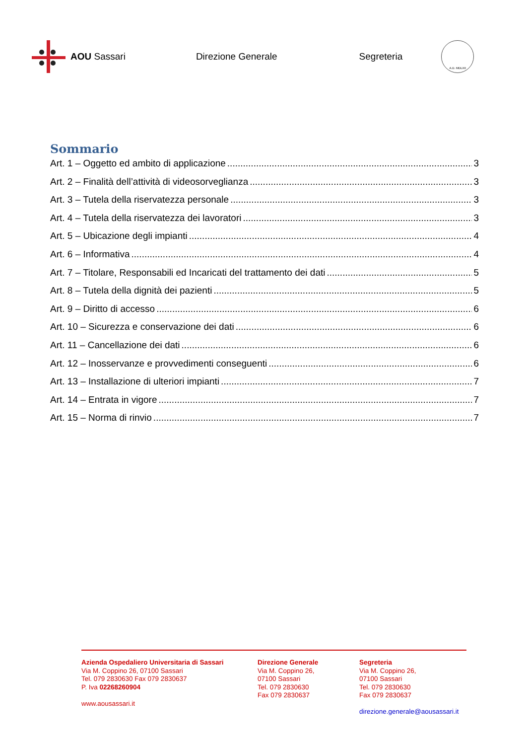AOU Sassari Direzione Generale Segreteria
A.D. MDLXII
Sommario
Art. 1 – Oggetto ed ambito di applicazione 3
Art. 2 – Finalità dell’attività di videosorveglianza 3
Art. 3 – Tutela della riservatezza personale 3
Art. 4 – Tutela della riservatezza dei lavoratori 3
Art. 5 – Ubicazione degli impianti 4
Art. 6 – Informativa 4
Art. 7 – Titolare, Responsabili ed Incaricati del trattamento dei dati 5
Art. 8 – Tutela della dignità dei pazienti 5
Art. 9 – Diritto di accesso 6
Art. 10 – Sicurezza e conservazione dei dati 6
Art. 11 – Cancellazione dei dati 6
Art. 12 – Inosservanze e provvedimenti conseguenti 6
Art. 13 – Installazione di ulteriori impianti 7
Art. 14 – Entrata in vigore 7
Art. 15 – Norma di rinvio 7
Azienda Ospedaliero Universitaria di Sassari
Via M. Coppino 26, 07100 Sassari
Tel. 079 2830630 Fax 079 2830637
P. Iva 02268260904
www.aousassari.it
Direzione Generale
Via M. Coppino 26,
07100 Sassari
Tel. 079 2830630
Fax 079 2830637
Segreteria
Via M. Coppino 26,
07100 Sassari
Tel. 079 2830630
Fax 079 2830637
direzione.generale@aousassari.it